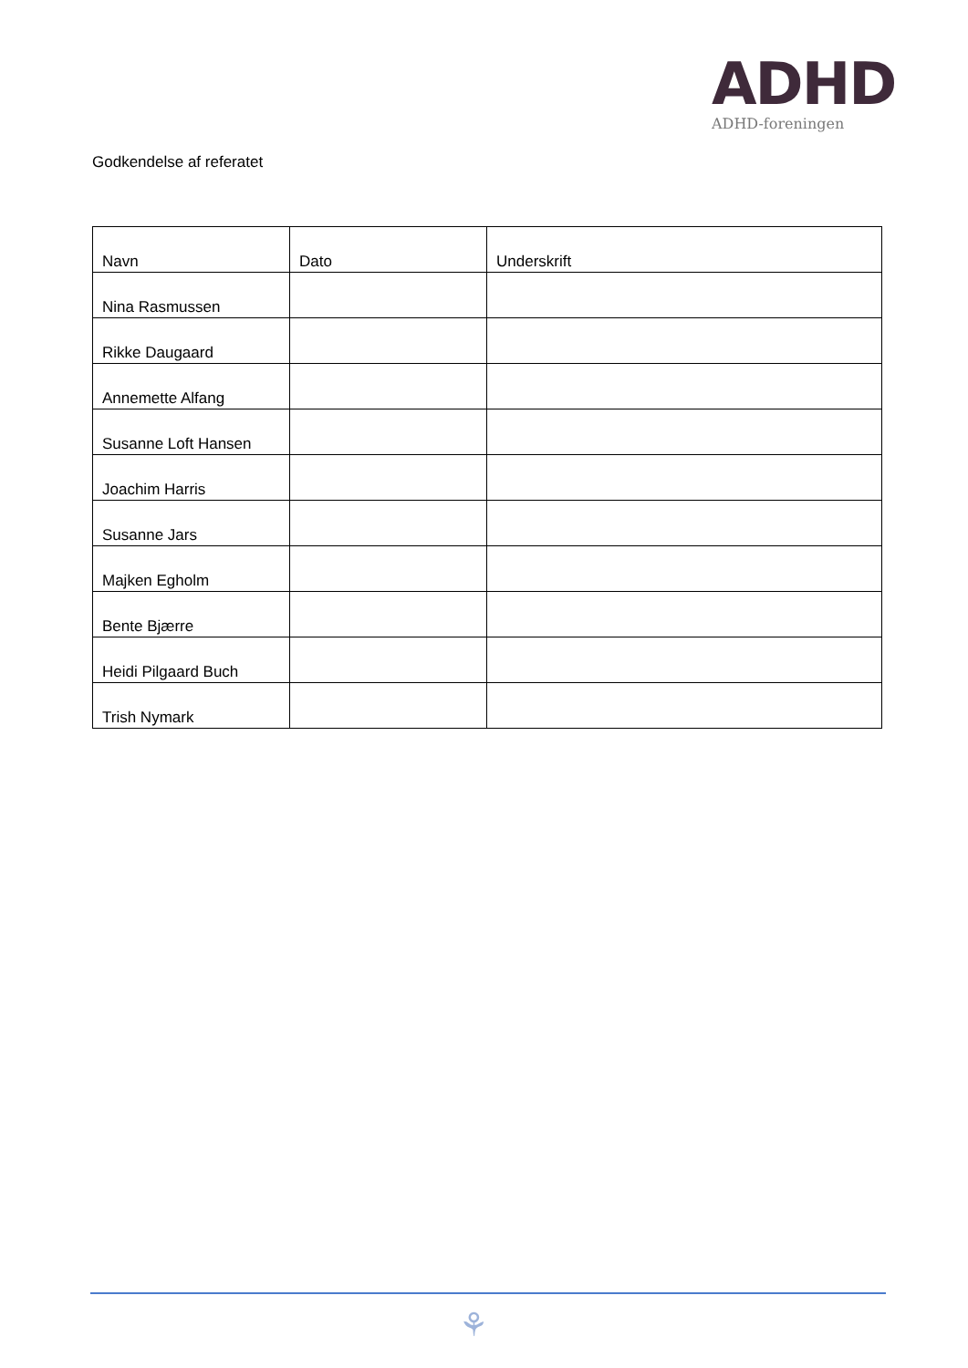ADHD
ADHD-foreningen
Godkendelse af referatet
| Navn | Dato | Underskrift |
| --- | --- | --- |
| Nina Rasmussen | | |
| Rikke Daugaard | | |
| Annemette Alfang | | |
| Susanne Loft Hansen | | |
| Joachim Harris | | |
| Susanne Jars | | |
| Majken Egholm | | |
| Bente Bjærre | | |
| Heidi Pilgaard Buch | | |
| Trish Nymark | | |
⚘